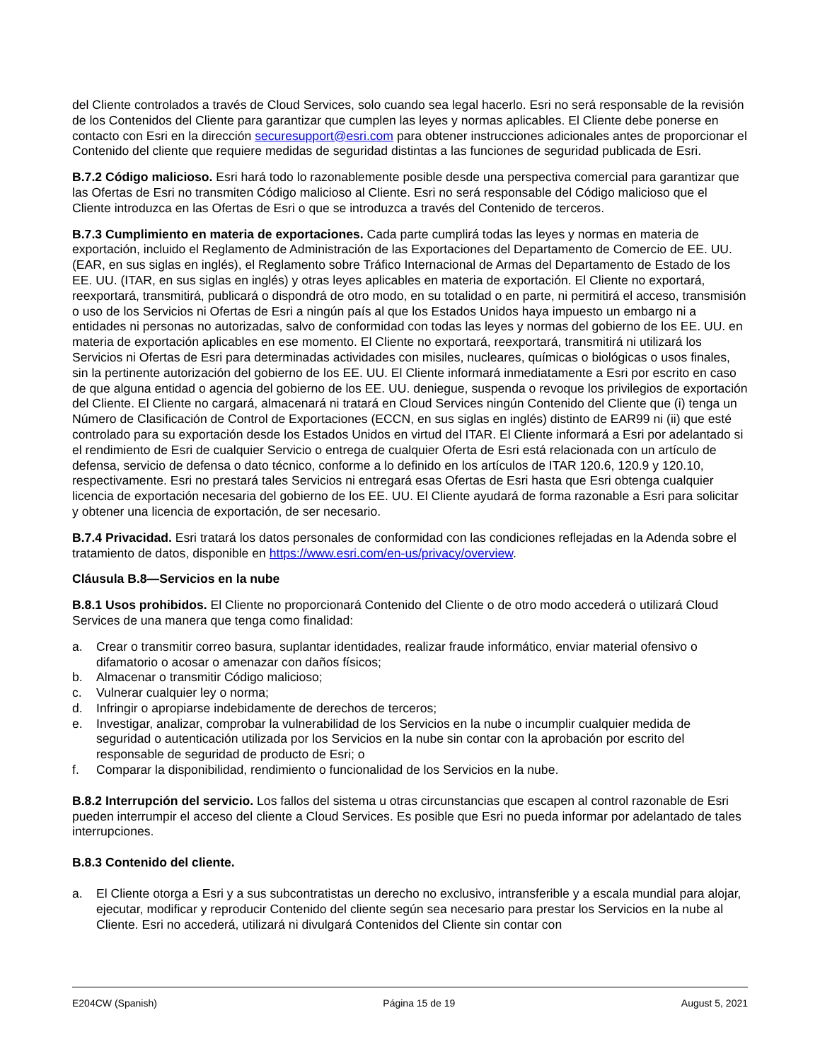del Cliente controlados a través de Cloud Services, solo cuando sea legal hacerlo. Esri no será responsable de la revisión de los Contenidos del Cliente para garantizar que cumplen las leyes y normas aplicables. El Cliente debe ponerse en contacto con Esri en la dirección securesupport@esri.com para obtener instrucciones adicionales antes de proporcionar el Contenido del cliente que requiere medidas de seguridad distintas a las funciones de seguridad publicada de Esri.
B.7.2 Código malicioso. Esri hará todo lo razonablemente posible desde una perspectiva comercial para garantizar que las Ofertas de Esri no transmiten Código malicioso al Cliente. Esri no será responsable del Código malicioso que el Cliente introduzca en las Ofertas de Esri o que se introduzca a través del Contenido de terceros.
B.7.3 Cumplimiento en materia de exportaciones. Cada parte cumplirá todas las leyes y normas en materia de exportación, incluido el Reglamento de Administración de las Exportaciones del Departamento de Comercio de EE. UU. (EAR, en sus siglas en inglés), el Reglamento sobre Tráfico Internacional de Armas del Departamento de Estado de los EE. UU. (ITAR, en sus siglas en inglés) y otras leyes aplicables en materia de exportación. El Cliente no exportará, reexportará, transmitirá, publicará o dispondrá de otro modo, en su totalidad o en parte, ni permitirá el acceso, transmisión o uso de los Servicios ni Ofertas de Esri a ningún país al que los Estados Unidos haya impuesto un embargo ni a entidades ni personas no autorizadas, salvo de conformidad con todas las leyes y normas del gobierno de los EE. UU. en materia de exportación aplicables en ese momento. El Cliente no exportará, reexportará, transmitirá ni utilizará los Servicios ni Ofertas de Esri para determinadas actividades con misiles, nucleares, químicas o biológicas o usos finales, sin la pertinente autorización del gobierno de los EE. UU. El Cliente informará inmediatamente a Esri por escrito en caso de que alguna entidad o agencia del gobierno de los EE. UU. deniegue, suspenda o revoque los privilegios de exportación del Cliente. El Cliente no cargará, almacenará ni tratará en Cloud Services ningún Contenido del Cliente que (i) tenga un Número de Clasificación de Control de Exportaciones (ECCN, en sus siglas en inglés) distinto de EAR99 ni (ii) que esté controlado para su exportación desde los Estados Unidos en virtud del ITAR. El Cliente informará a Esri por adelantado si el rendimiento de Esri de cualquier Servicio o entrega de cualquier Oferta de Esri está relacionada con un artículo de defensa, servicio de defensa o dato técnico, conforme a lo definido en los artículos de ITAR 120.6, 120.9 y 120.10, respectivamente. Esri no prestará tales Servicios ni entregará esas Ofertas de Esri hasta que Esri obtenga cualquier licencia de exportación necesaria del gobierno de los EE. UU. El Cliente ayudará de forma razonable a Esri para solicitar y obtener una licencia de exportación, de ser necesario.
B.7.4 Privacidad. Esri tratará los datos personales de conformidad con las condiciones reflejadas en la Adenda sobre el tratamiento de datos, disponible en https://www.esri.com/en-us/privacy/overview.
Cláusula B.8—Servicios en la nube
B.8.1 Usos prohibidos. El Cliente no proporcionará Contenido del Cliente o de otro modo accederá o utilizará Cloud Services de una manera que tenga como finalidad:
a. Crear o transmitir correo basura, suplantar identidades, realizar fraude informático, enviar material ofensivo o difamatorio o acosar o amenazar con daños físicos;
b. Almacenar o transmitir Código malicioso;
c. Vulnerar cualquier ley o norma;
d. Infringir o apropiarse indebidamente de derechos de terceros;
e. Investigar, analizar, comprobar la vulnerabilidad de los Servicios en la nube o incumplir cualquier medida de seguridad o autenticación utilizada por los Servicios en la nube sin contar con la aprobación por escrito del responsable de seguridad de producto de Esri; o
f. Comparar la disponibilidad, rendimiento o funcionalidad de los Servicios en la nube.
B.8.2 Interrupción del servicio. Los fallos del sistema u otras circunstancias que escapen al control razonable de Esri pueden interrumpir el acceso del cliente a Cloud Services. Es posible que Esri no pueda informar por adelantado de tales interrupciones.
B.8.3 Contenido del cliente.
a. El Cliente otorga a Esri y a sus subcontratistas un derecho no exclusivo, intransferible y a escala mundial para alojar, ejecutar, modificar y reproducir Contenido del cliente según sea necesario para prestar los Servicios en la nube al Cliente. Esri no accederá, utilizará ni divulgará Contenidos del Cliente sin contar con
E204CW (Spanish) Página 15 de 19 August 5, 2021